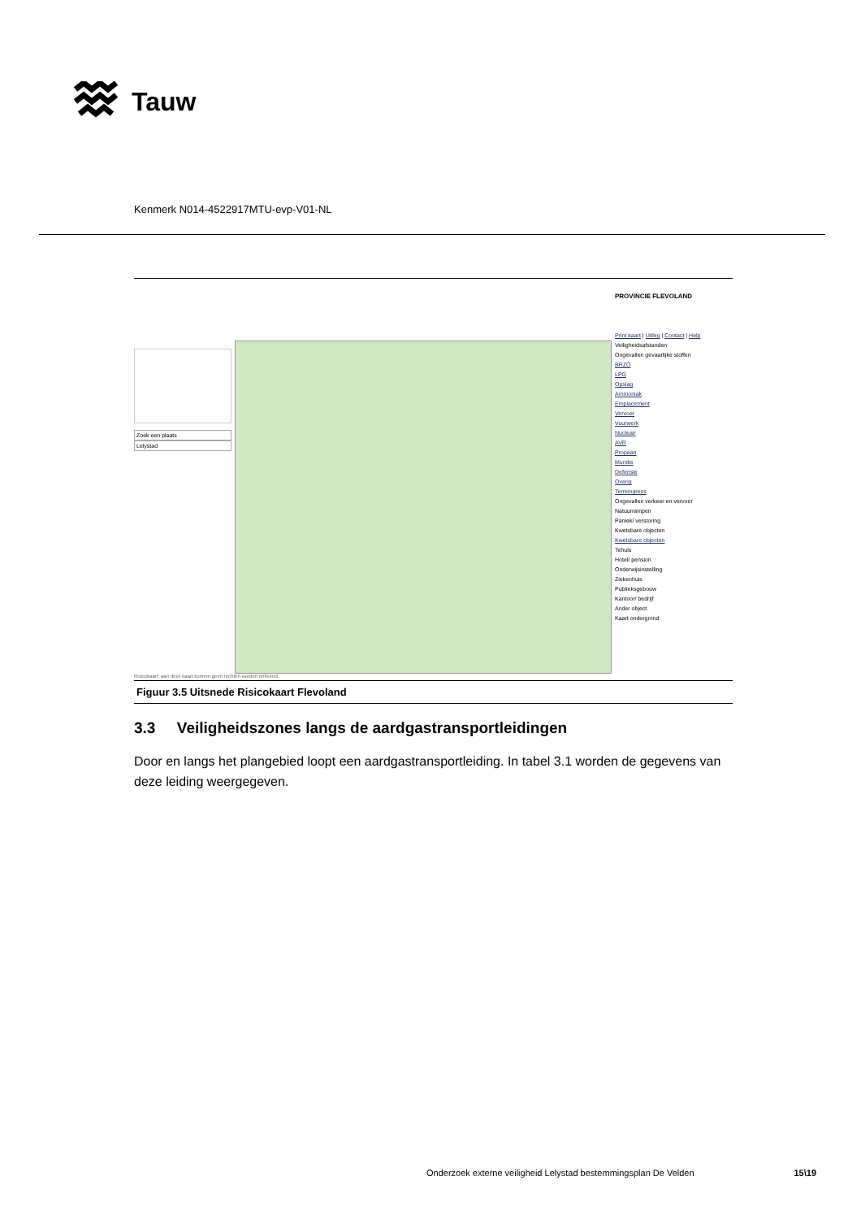Tauw
Kenmerk N014-4522917MTU-evp-V01-NL
Zoek een plaats
Lelystad
PROVINCIE FLEVOLAND
Print kaart | Uitleg | Contact | Help
Veiligheidsafstanden
Ongevallen gevaarlijke stoffen
BRZO
LPG
Opslag
Ammoniak
Emplacement
Vervoer
Vuurwerk
Nucleair
AVR
Propaan
Munitie
Defensie
Overig
Terreingrens
Ongevallen verkeer en vervoer
Natuurrampen
Paniek/ verstoring
Kwetsbare objecten
Kwetsbare objecten
Tehuis
Hotel/ pension
Onderwijsinstelling
Ziekenhuis
Publieksgebouw
Kantoor/ bedrijf
Ander object
Kaart ondergrond
Risicokaart; aan deze kaart kunnen geen rechten worden ontleend.
Figuur 3.5 Uitsnede Risicokaart Flevoland
3.3 Veiligheidszones langs de aardgastransportleidingen
Door en langs het plangebied loopt een aardgastransportleiding. In tabel 3.1 worden de gegevens van deze leiding weergegeven.
Onderzoek externe veiligheid Lelystad bestemmingsplan De Velden 15\19